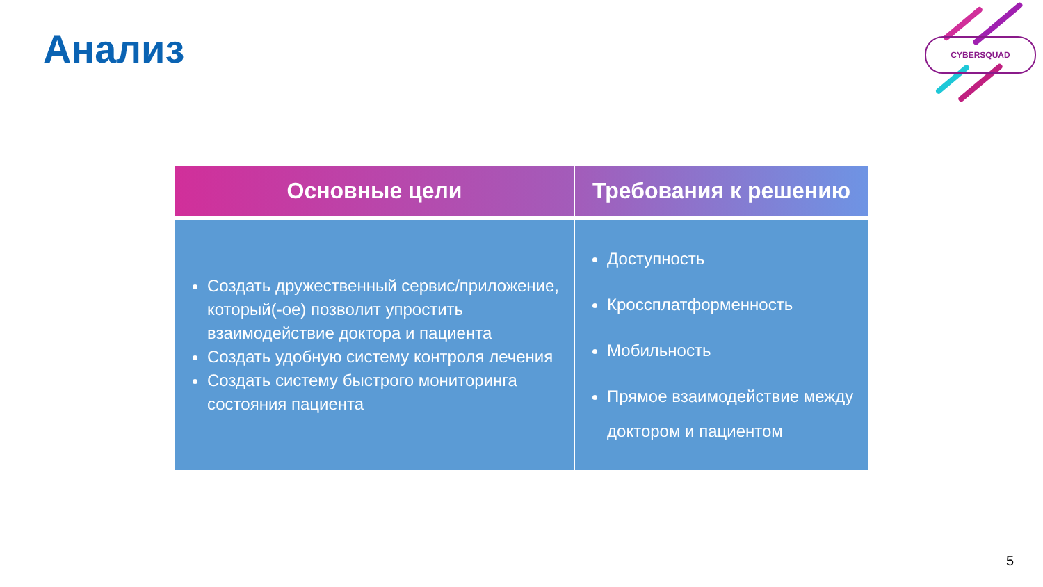Анализ CYBERSQUAD
| Основные цели | Требования к решению |
| --- | --- |
| Создать дружественный сервис/приложение, который(-ое) позволит упростить взаимодействие доктора и пациента Создать удобную систему контроля лечения Создать систему быстрого мониторинга состояния пациента | Доступность Кроссплатформенность Мобильность Прямое взаимодействие между доктором и пациентом |
5